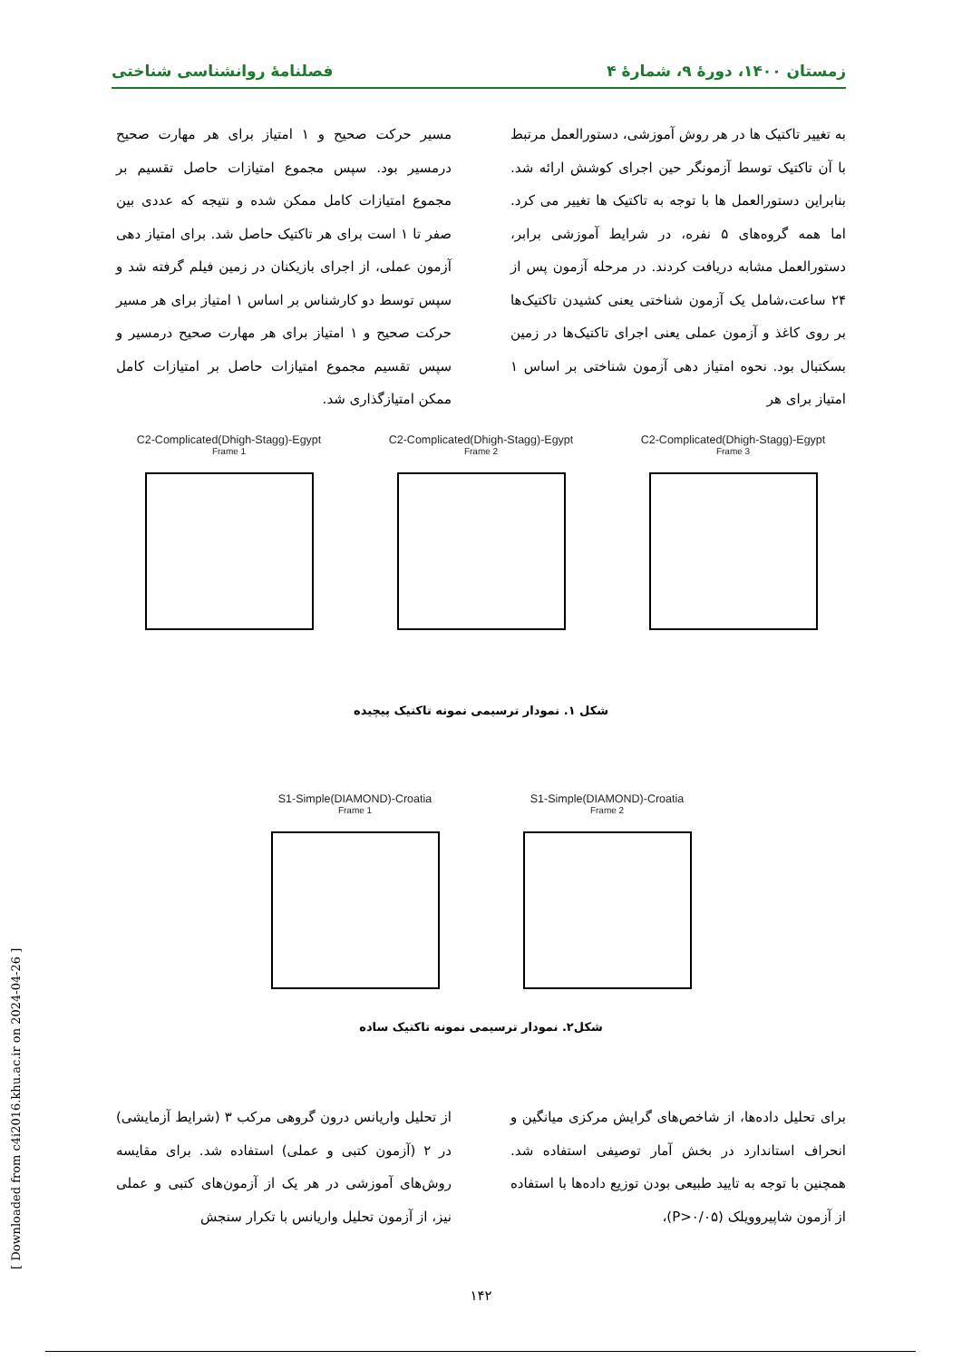زمستان ۱۴۰۰، دورهٔ ۹، شمارهٔ ۴ فصلنامهٔ روانشناسی شناختی
به تغییر تاکتیک ها در هر روش آموزشی، دستورالعمل مرتبط با آن تاکتیک توسط آزمونگر حین اجرای کوشش ارائه شد. بنابراین دستورالعمل ها با توجه به تاکتیک ها تغییر می کرد. اما همه گروه‌های ۵ نفره، در شرایط آموزشی برابر، دستورالعمل مشابه دریافت کردند. در مرحله آزمون پس از ۲۴ ساعت،شامل یک آزمون شناختی یعنی کشیدن تاکتیک‌ها بر روی کاغذ و آزمون عملی یعنی اجرای تاکتیک‌ها در زمین بسکتبال بود. نحوه امتیاز دهی آزمون شناختی بر اساس ۱ امتیاز برای هر
مسیر حرکت صحیح و ۱ امتیاز برای هر مهارت صحیح درمسیر بود. سپس مجموع امتیازات حاصل تقسیم بر مجموع امتیازات کامل ممکن شده و نتیجه که عددی بین صفر تا ۱ است برای هر تاکتیک حاصل شد. برای امتیاز دهی آزمون عملی، از اجرای بازیکنان در زمین فیلم گرفته شد و سپس توسط دو کارشناس بر اساس ۱ امتیاز برای هر مسیر حرکت صحیح و ۱ امتیاز برای هر مهارت صحیح درمسیر و سپس تقسیم مجموع امتیازات حاصل بر امتیازات کامل ممکن امتیازگذاری شد.
C2-Complicated(Dhigh-Stagg)-Egypt
Frame 1
C2-Complicated(Dhigh-Stagg)-Egypt
Frame 2
C2-Complicated(Dhigh-Stagg)-Egypt
Frame 3
شکل ۱. نمودار ترسیمی نمونه تاکتیک پیچیده
S1-Simple(DIAMOND)-Croatia
Frame 1
S1-Simple(DIAMOND)-Croatia
Frame 2
شکل۲. نمودار ترسیمی نمونه تاکتیک ساده
برای تحلیل داده‌ها، از شاخص‌های گرایش مرکزی میانگین و انحراف استاندارد در بخش آمار توصیفی استفاده شد. همچنین با توجه به تایید طبیعی بودن توزیع داده‌ها با استفاده از آزمون شاپیرو‌ویلک (P>۰/۰۵)،
از تحلیل واریانس درون گروهی مرکب ۳ (شرایط آزمایشی) در ۲ (آزمون کتبی و عملی) استفاده شد. برای مقایسه روش‌های آموزشی در هر یک از آزمون‌های کتبی و عملی نیز، از آزمون تحلیل واریانس با تکرار سنجش
۱۴۲
[ Downloaded from c4i2016.khu.ac.ir on 2024-04-26 ]